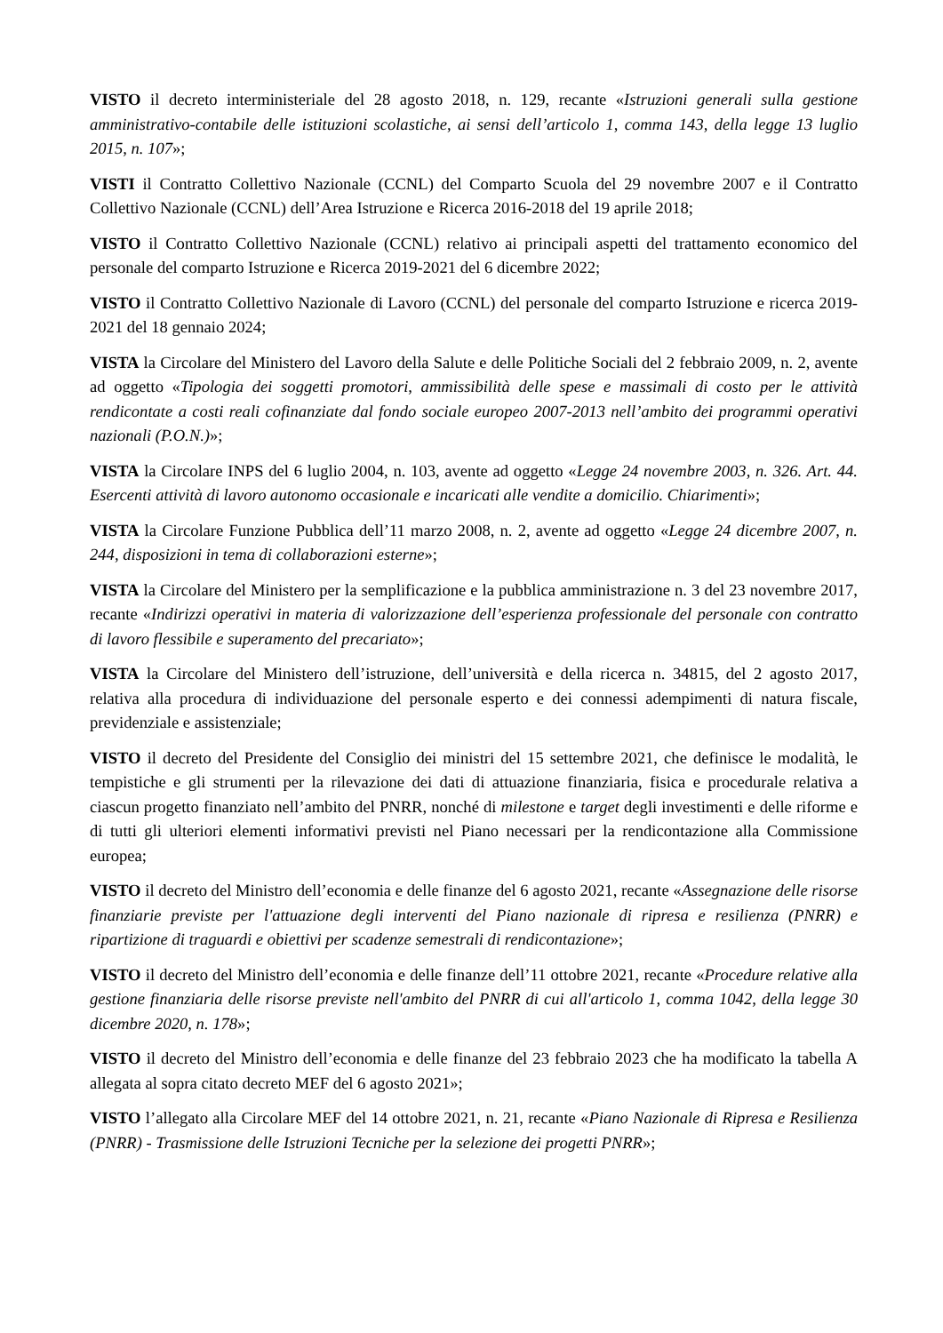VISTO il decreto interministeriale del 28 agosto 2018, n. 129, recante «Istruzioni generali sulla gestione amministrativo-contabile delle istituzioni scolastiche, ai sensi dell’articolo 1, comma 143, della legge 13 luglio 2015, n. 107»;
VISTI il Contratto Collettivo Nazionale (CCNL) del Comparto Scuola del 29 novembre 2007 e il Contratto Collettivo Nazionale (CCNL) dell’Area Istruzione e Ricerca 2016-2018 del 19 aprile 2018;
VISTO il Contratto Collettivo Nazionale (CCNL) relativo ai principali aspetti del trattamento economico del personale del comparto Istruzione e Ricerca 2019-2021 del 6 dicembre 2022;
VISTO il Contratto Collettivo Nazionale di Lavoro (CCNL) del personale del comparto Istruzione e ricerca 2019-2021 del 18 gennaio 2024;
VISTA la Circolare del Ministero del Lavoro della Salute e delle Politiche Sociali del 2 febbraio 2009, n. 2, avente ad oggetto «Tipologia dei soggetti promotori, ammissibilità delle spese e massimali di costo per le attività rendicontate a costi reali cofinanziate dal fondo sociale europeo 2007-2013 nell’ambito dei programmi operativi nazionali (P.O.N.)»;
VISTA la Circolare INPS del 6 luglio 2004, n. 103, avente ad oggetto «Legge 24 novembre 2003, n. 326. Art. 44. Esercenti attività di lavoro autonomo occasionale e incaricati alle vendite a domicilio. Chiarimenti»;
VISTA la Circolare Funzione Pubblica dell’11 marzo 2008, n. 2, avente ad oggetto «Legge 24 dicembre 2007, n. 244, disposizioni in tema di collaborazioni esterne»;
VISTA la Circolare del Ministero per la semplificazione e la pubblica amministrazione n. 3 del 23 novembre 2017, recante «Indirizzi operativi in materia di valorizzazione dell’esperienza professionale del personale con contratto di lavoro flessibile e superamento del precariato»;
VISTA la Circolare del Ministero dell’istruzione, dell’università e della ricerca n. 34815, del 2 agosto 2017, relativa alla procedura di individuazione del personale esperto e dei connessi adempimenti di natura fiscale, previdenziale e assistenziale;
VISTO il decreto del Presidente del Consiglio dei ministri del 15 settembre 2021, che definisce le modalità, le tempistiche e gli strumenti per la rilevazione dei dati di attuazione finanziaria, fisica e procedurale relativa a ciascun progetto finanziato nell’ambito del PNRR, nonché di milestone e target degli investimenti e delle riforme e di tutti gli ulteriori elementi informativi previsti nel Piano necessari per la rendicontazione alla Commissione europea;
VISTO il decreto del Ministro dell’economia e delle finanze del 6 agosto 2021, recante «Assegnazione delle risorse finanziarie previste per l'attuazione degli interventi del Piano nazionale di ripresa e resilienza (PNRR) e ripartizione di traguardi e obiettivi per scadenze semestrali di rendicontazione»;
VISTO il decreto del Ministro dell’economia e delle finanze dell’11 ottobre 2021, recante «Procedure relative alla gestione finanziaria delle risorse previste nell'ambito del PNRR di cui all'articolo 1, comma 1042, della legge 30 dicembre 2020, n. 178»;
VISTO il decreto del Ministro dell’economia e delle finanze del 23 febbraio 2023 che ha modificato la tabella A allegata al sopra citato decreto MEF del 6 agosto 2021»;
VISTO l’allegato alla Circolare MEF del 14 ottobre 2021, n. 21, recante «Piano Nazionale di Ripresa e Resilienza (PNRR) - Trasmissione delle Istruzioni Tecniche per la selezione dei progetti PNRR»;